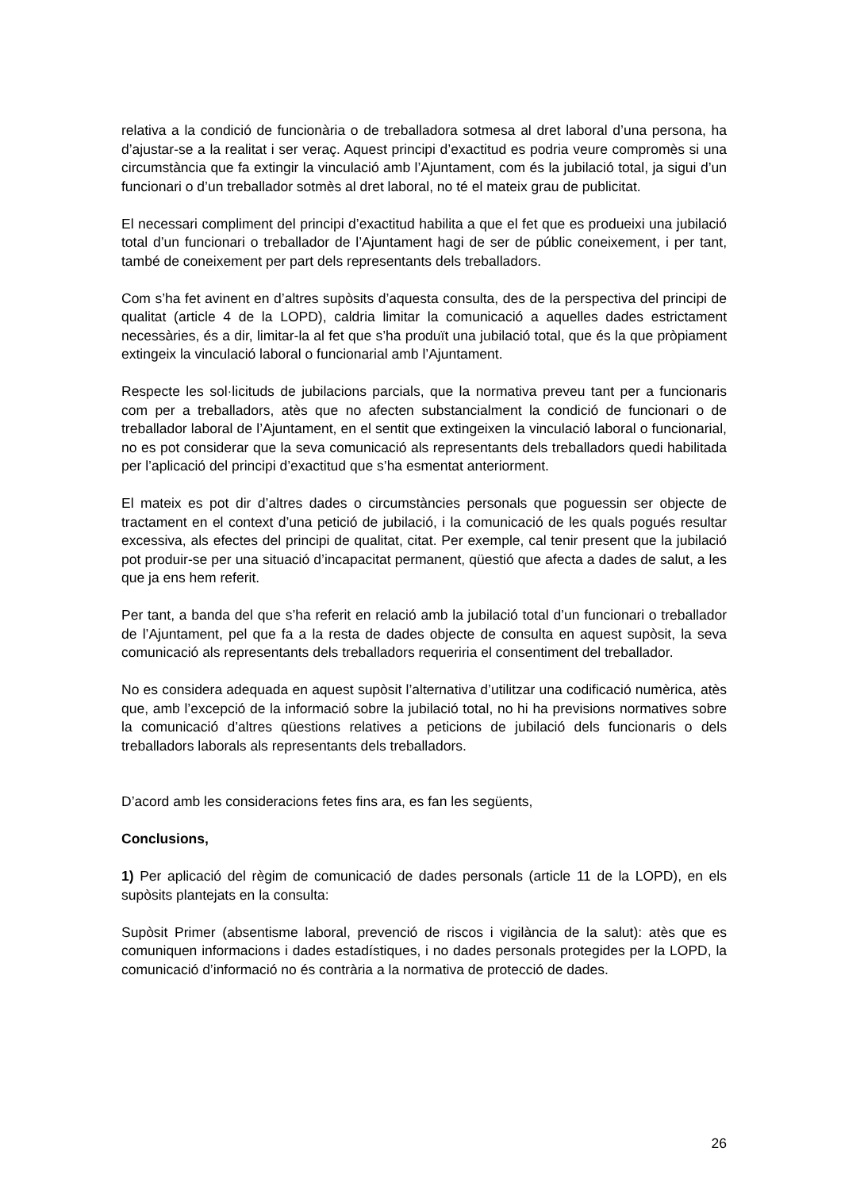relativa a la condició de funcionària o de treballadora sotmesa al dret laboral d’una persona, ha d’ajustar-se a la realitat i ser veraç. Aquest principi d’exactitud es podria veure compromès si una circumstància que fa extingir la vinculació amb l’Ajuntament, com és la jubilació total, ja sigui d’un funcionari o d’un treballador sotmès al dret laboral, no té el mateix grau de publicitat.
El necessari compliment del principi d’exactitud habilita a que el fet que es produeixi una jubilació total d’un funcionari o treballador de l’Ajuntament hagi de ser de públic coneixement, i per tant, també de coneixement per part dels representants dels treballadors.
Com s’ha fet avinent en d’altres supòsits d’aquesta consulta, des de la perspectiva del principi de qualitat (article 4 de la LOPD), caldria limitar la comunicació a aquelles dades estrictament necessàries, és a dir, limitar-la al fet que s’ha produït una jubilació total, que és la que pròpiament extingeix la vinculació laboral o funcionarial amb l’Ajuntament.
Respecte les sol·licituds de jubilacions parcials, que la normativa preveu tant per a funcionaris com per a treballadors, atès que no afecten substancialment la condició de funcionari o de treballador laboral de l’Ajuntament, en el sentit que extingeixen la vinculació laboral o funcionarial, no es pot considerar que la seva comunicació als representants dels treballadors quedi habilitada per l’aplicació del principi d’exactitud que s’ha esmentat anteriorment.
El mateix es pot dir d’altres dades o circumstàncies personals que poguessin ser objecte de tractament en el context d’una petició de jubilació, i la comunicació de les quals pogués resultar excessiva, als efectes del principi de qualitat, citat. Per exemple, cal tenir present que la jubilació pot produir-se per una situació d’incapacitat permanent, qüestió que afecta a dades de salut, a les que ja ens hem referit.
Per tant, a banda del que s’ha referit en relació amb la jubilació total d’un funcionari o treballador de l’Ajuntament, pel que fa a la resta de dades objecte de consulta en aquest supòsit, la seva comunicació als representants dels treballadors requeriria el consentiment del treballador.
No es considera adequada en aquest supòsit l’alternativa d’utilitzar una codificació numèrica, atès que, amb l’excepció de la informació sobre la jubilació total, no hi ha previsions normatives sobre la comunicació d’altres qüestions relatives a peticions de jubilació dels funcionaris o dels treballadors laborals als representants dels treballadors.
D’acord amb les consideracions fetes fins ara, es fan les següents,
Conclusions,
1) Per aplicació del règim de comunicació de dades personals (article 11 de la LOPD), en els supòsits plantejats en la consulta:
Supòsit Primer (absentisme laboral, prevenció de riscos i vigilància de la salut): atès que es comuniquen informacions i dades estadístiques, i no dades personals protegides per la LOPD, la comunicació d’informació no és contrària a la normativa de protecció de dades.
26